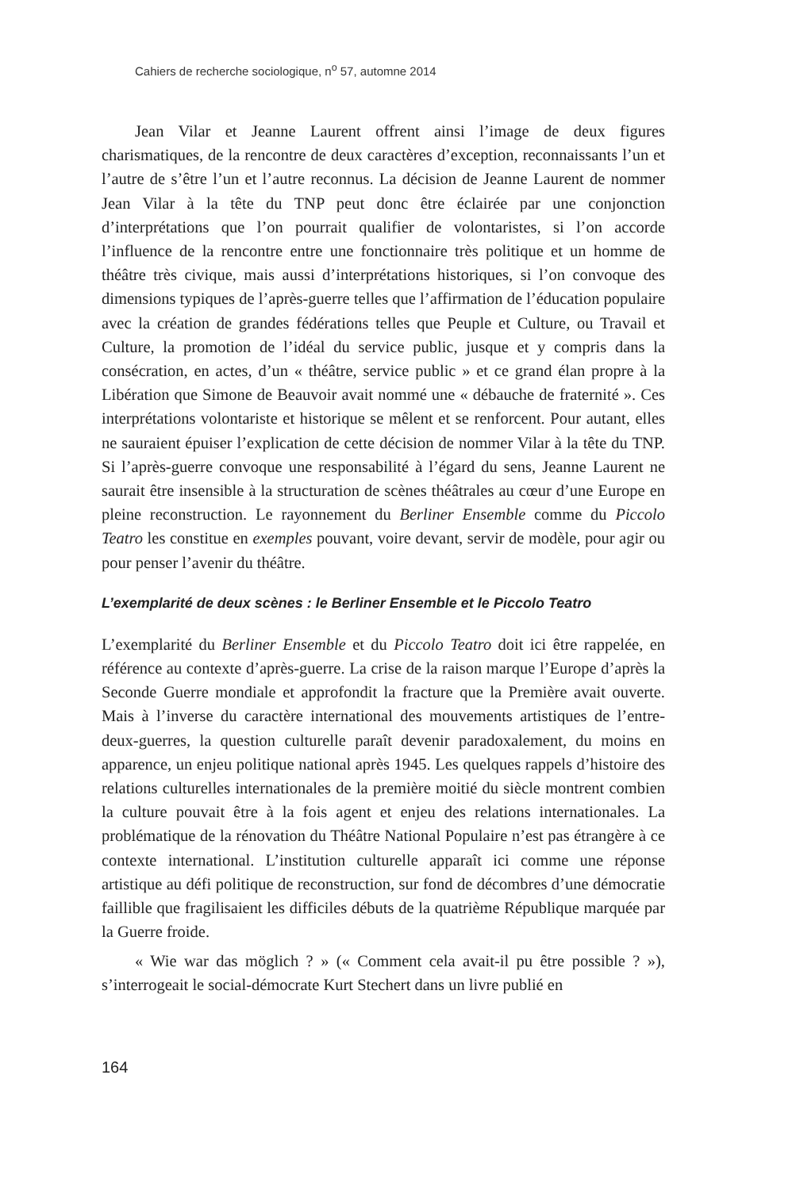Cahiers de recherche sociologique, n<sup>o</sup> 57, automne 2014
Jean Vilar et Jeanne Laurent offrent ainsi l’image de deux figures charismatiques, de la rencontre de deux caractères d’exception, reconnaissants l’un et l’autre de s’être l’un et l’autre reconnus. La décision de Jeanne Laurent de nommer Jean Vilar à la tête du TNP peut donc être éclairée par une conjonction d’interprétations que l’on pourrait qualifier de volontaristes, si l’on accorde l’influence de la rencontre entre une fonctionnaire très politique et un homme de théâtre très civique, mais aussi d’interprétations historiques, si l’on convoque des dimensions typiques de l’après-guerre telles que l’affirmation de l’éducation populaire avec la création de grandes fédérations telles que Peuple et Culture, ou Travail et Culture, la promotion de l’idéal du service public, jusque et y compris dans la consécration, en actes, d’un « théâtre, service public » et ce grand élan propre à la Libération que Simone de Beauvoir avait nommé une « débauche de fraternité ». Ces interprétations volontariste et historique se mêlent et se renforcent. Pour autant, elles ne sauraient épuiser l’explication de cette décision de nommer Vilar à la tête du TNP. Si l’après-guerre convoque une responsabilité à l’égard du sens, Jeanne Laurent ne saurait être insensible à la structuration de scènes théâtrales au cœur d’une Europe en pleine reconstruction. Le rayonnement du Berliner Ensemble comme du Piccolo Teatro les constitue en exemples pouvant, voire devant, servir de modèle, pour agir ou pour penser l’avenir du théâtre.
L’exemplarité de deux scènes : le Berliner Ensemble et le Piccolo Teatro
L’exemplarité du Berliner Ensemble et du Piccolo Teatro doit ici être rappelée, en référence au contexte d’après-guerre. La crise de la raison marque l’Europe d’après la Seconde Guerre mondiale et approfondit la fracture que la Première avait ouverte. Mais à l’inverse du caractère international des mouvements artistiques de l’entre-deux-guerres, la question culturelle paraît devenir paradoxalement, du moins en apparence, un enjeu politique national après 1945. Les quelques rappels d’histoire des relations culturelles internationales de la première moitié du siècle montrent combien la culture pouvait être à la fois agent et enjeu des relations internationales. La problématique de la rénovation du Théâtre National Populaire n’est pas étrangère à ce contexte international. L’institution culturelle apparaît ici comme une réponse artistique au défi politique de reconstruction, sur fond de décombres d’une démocratie faillible que fragilisaient les difficiles débuts de la quatrième République marquée par la Guerre froide.
« Wie war das möglich ? » (« Comment cela avait-il pu être possible ? »), s’interrogeait le social-démocrate Kurt Stechert dans un livre publié en
164